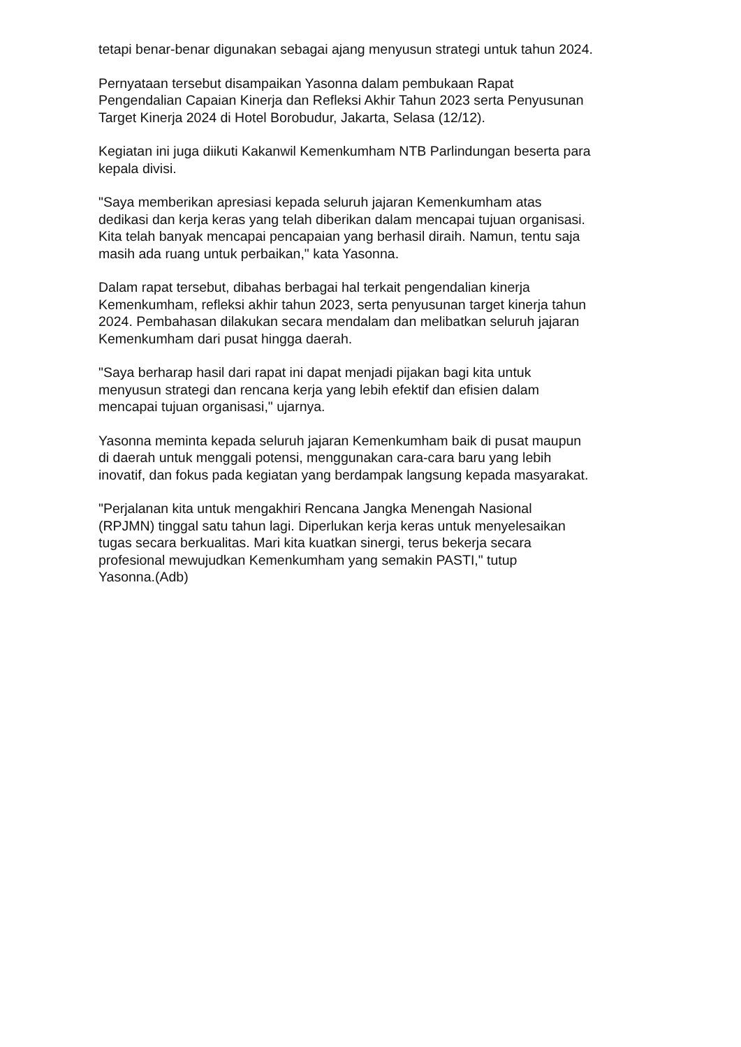tetapi benar-benar digunakan sebagai ajang menyusun strategi untuk tahun 2024.
Pernyataan tersebut disampaikan Yasonna dalam pembukaan Rapat
Pengendalian Capaian Kinerja dan Refleksi Akhir Tahun 2023 serta Penyusunan
Target Kinerja 2024 di Hotel Borobudur, Jakarta, Selasa (12/12).
Kegiatan ini juga diikuti Kakanwil Kemenkumham NTB Parlindungan beserta para
kepala divisi.
"Saya memberikan apresiasi kepada seluruh jajaran Kemenkumham atas
dedikasi dan kerja keras yang telah diberikan dalam mencapai tujuan organisasi.
Kita telah banyak mencapai pencapaian yang berhasil diraih. Namun, tentu saja
masih ada ruang untuk perbaikan," kata Yasonna.
Dalam rapat tersebut, dibahas berbagai hal terkait pengendalian kinerja
Kemenkumham, refleksi akhir tahun 2023, serta penyusunan target kinerja tahun
2024. Pembahasan dilakukan secara mendalam dan melibatkan seluruh jajaran
Kemenkumham dari pusat hingga daerah.
"Saya berharap hasil dari rapat ini dapat menjadi pijakan bagi kita untuk
menyusun strategi dan rencana kerja yang lebih efektif dan efisien dalam
mencapai tujuan organisasi," ujarnya.
Yasonna meminta kepada seluruh jajaran Kemenkumham baik di pusat maupun
di daerah untuk menggali potensi, menggunakan cara-cara baru yang lebih
inovatif, dan fokus pada kegiatan yang berdampak langsung kepada masyarakat.
"Perjalanan kita untuk mengakhiri Rencana Jangka Menengah Nasional
(RPJMN) tinggal satu tahun lagi. Diperlukan kerja keras untuk menyelesaikan
tugas secara berkualitas. Mari kita kuatkan sinergi, terus bekerja secara
profesional mewujudkan Kemenkumham yang semakin PASTI," tutup
Yasonna.(Adb)